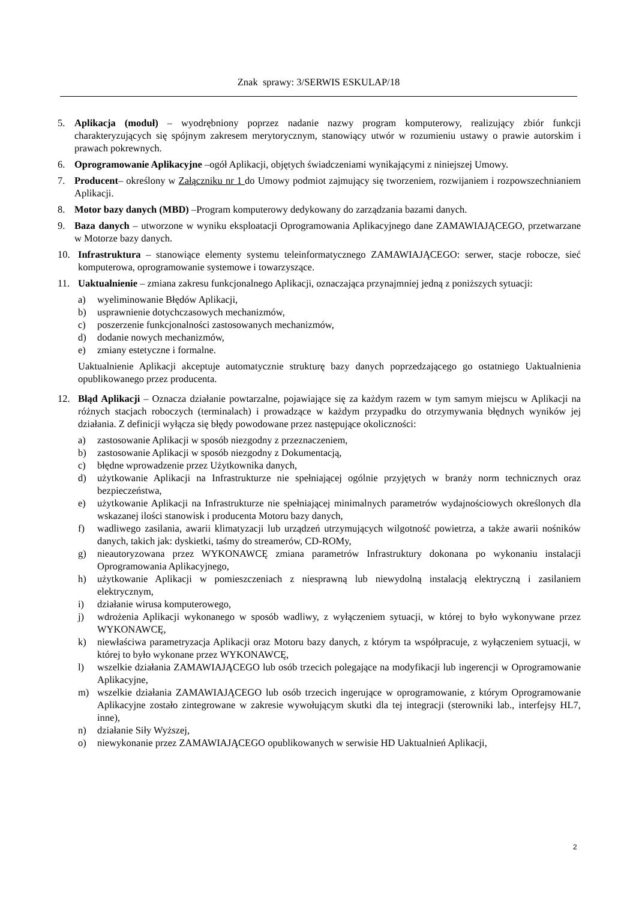Znak sprawy: 3/SERWIS ESKULAP/18
5. Aplikacja (moduł) – wyodrębniony poprzez nadanie nazwy program komputerowy, realizujący zbiór funkcji charakteryzujących się spójnym zakresem merytorycznym, stanowiący utwór w rozumieniu ustawy o prawie autorskim i prawach pokrewnych.
6. Oprogramowanie Aplikacyjne –ogół Aplikacji, objętych świadczeniami wynikającymi z niniejszej Umowy.
7. Producent– określony w Załączniku nr 1 do Umowy podmiot zajmujący się tworzeniem, rozwijaniem i rozpowszechnianiem Aplikacji.
8. Motor bazy danych (MBD) –Program komputerowy dedykowany do zarządzania bazami danych.
9. Baza danych – utworzone w wyniku eksploatacji Oprogramowania Aplikacyjnego dane ZAMAWIAJĄCEGO, przetwarzane w Motorze bazy danych.
10. Infrastruktura – stanowiące elementy systemu teleinformatycznego ZAMAWIAJĄCEGO: serwer, stacje robocze, sieć komputerowa, oprogramowanie systemowe i towarzyszące.
11. Uaktualnienie – zmiana zakresu funkcjonalnego Aplikacji, oznaczająca przynajmniej jedną z poniższych sytuacji:
a) wyeliminowanie Błędów Aplikacji,
b) usprawnienie dotychczasowych mechanizmów,
c) poszerzenie funkcjonalności zastosowanych mechanizmów,
d) dodanie nowych mechanizmów,
e) zmiany estetyczne i formalne.
Uaktualnienie Aplikacji akceptuje automatycznie strukturę bazy danych poprzedzającego go ostatniego Uaktualnienia opublikowanego przez producenta.
12. Błąd Aplikacji – Oznacza działanie powtarzalne, pojawiające się za każdym razem w tym samym miejscu w Aplikacji na różnych stacjach roboczych (terminalach) i prowadzące w każdym przypadku do otrzymywania błędnych wyników jej działania. Z definicji wyłącza się błędy powodowane przez następujące okoliczności:
a) zastosowanie Aplikacji w sposób niezgodny z przeznaczeniem,
b) zastosowanie Aplikacji w sposób niezgodny z Dokumentacją,
c) błędne wprowadzenie przez Użytkownika danych,
d) użytkowanie Aplikacji na Infrastrukturze nie spełniającej ogólnie przyjętych w branży norm technicznych oraz bezpieczeństwa,
e) użytkowanie Aplikacji na Infrastrukturze nie spełniającej minimalnych parametrów wydajnościowych określonych dla wskazanej ilości stanowisk i producenta Motoru bazy danych,
f) wadliwego zasilania, awarii klimatyzacji lub urządzeń utrzymujących wilgotność powietrza, a także awarii nośników danych, takich jak: dyskietki, taśmy do streamerów, CD-ROMy,
g) nieautoryzowana przez WYKONAWCĘ zmiana parametrów Infrastruktury dokonana po wykonaniu instalacji Oprogramowania Aplikacyjnego,
h) użytkowanie Aplikacji w pomieszczeniach z niesprawną lub niewydolną instalacją elektryczną i zasilaniem elektrycznym,
i) działanie wirusa komputerowego,
j) wdrożenia Aplikacji wykonanego w sposób wadliwy, z wyłączeniem sytuacji, w której to było wykonywane przez WYKONAWCĘ,
k) niewłaściwa parametryzacja Aplikacji oraz Motoru bazy danych, z którym ta współpracuje, z wyłączeniem sytuacji, w której to było wykonane przez WYKONAWCĘ,
l) wszelkie działania ZAMAWIAJĄCEGO lub osób trzecich polegające na modyfikacji lub ingerencji w Oprogramowanie Aplikacyjne,
m) wszelkie działania ZAMAWIAJĄCEGO lub osób trzecich ingerujące w oprogramowanie, z którym Oprogramowanie Aplikacyjne zostało zintegrowane w zakresie wywołującym skutki dla tej integracji (sterowniki lab., interfejsy HL7, inne),
n) działanie Siły Wyższej,
o) niewykonanie przez ZAMAWIAJĄCEGO opublikowanych w serwisie HD Uaktualnień Aplikacji,
2